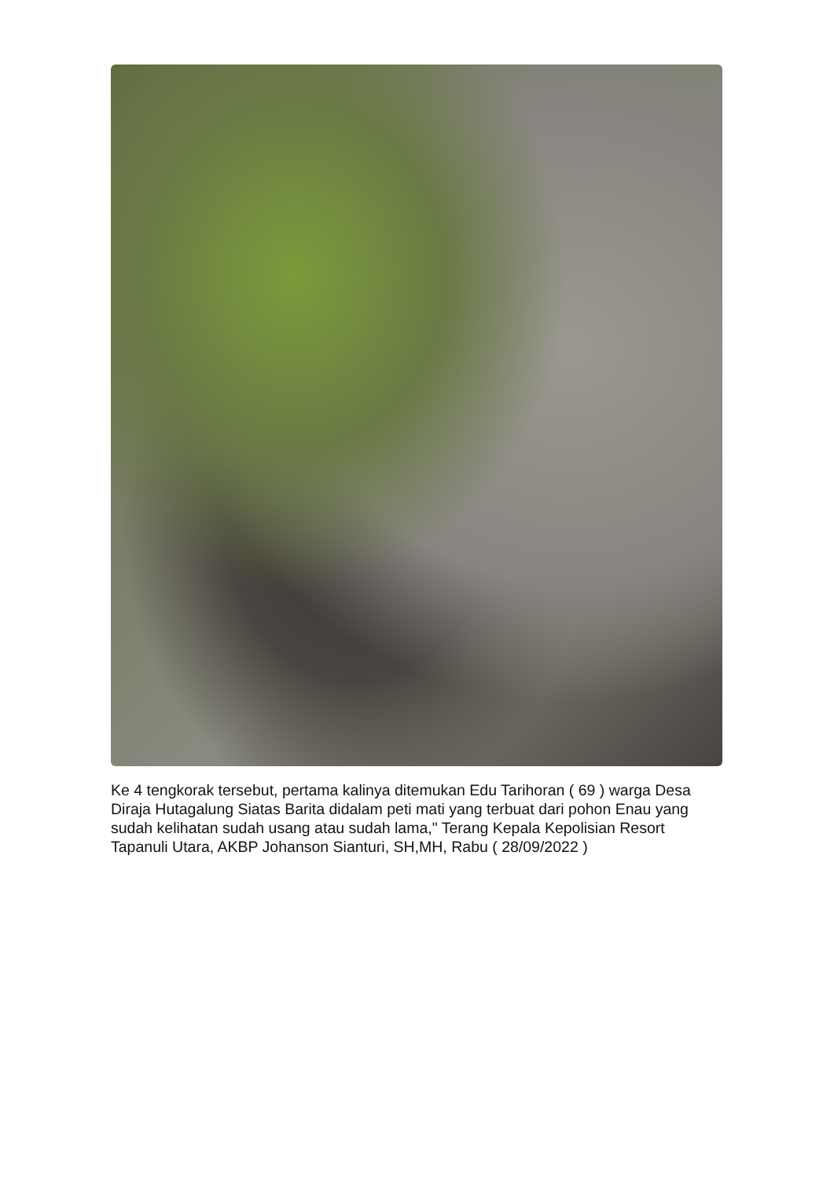Ke 4 tengkorak tersebut, pertama kalinya ditemukan Edu Tarihoran ( 69 ) warga Desa Diraja Hutagalung Siatas Barita didalam peti mati yang terbuat dari pohon Enau yang sudah kelihatan sudah usang atau sudah lama," Terang Kepala Kepolisian Resort Tapanuli Utara, AKBP Johanson Sianturi, SH,MH, Rabu ( 28/09/2022 )